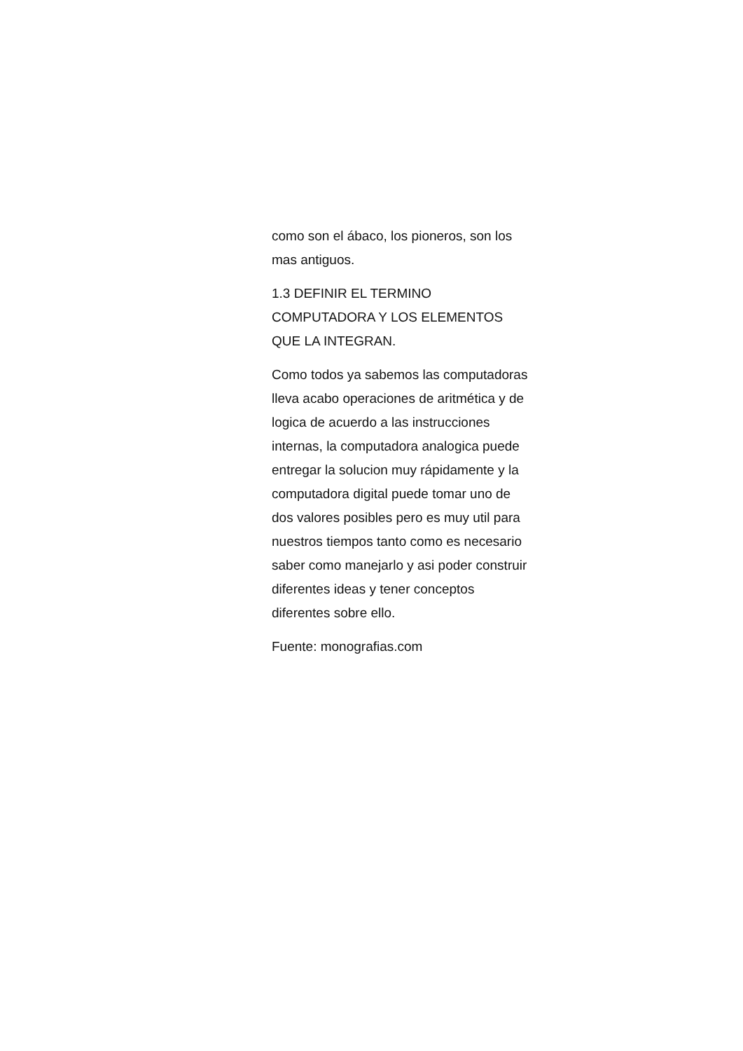como son el ábaco, los pioneros, son los mas antiguos.
1.3 DEFINIR EL TERMINO COMPUTADORA Y LOS ELEMENTOS QUE LA INTEGRAN.
Como todos ya sabemos las computadoras lleva acabo operaciones de aritmética y de logica de acuerdo a las instrucciones internas, la computadora analogica puede entregar la solucion muy rápidamente y la computadora digital puede tomar uno de dos valores posibles pero es muy util para nuestros tiempos tanto como es necesario saber como manejarlo y asi poder construir diferentes ideas y tener conceptos diferentes sobre ello.
Fuente: monografias.com